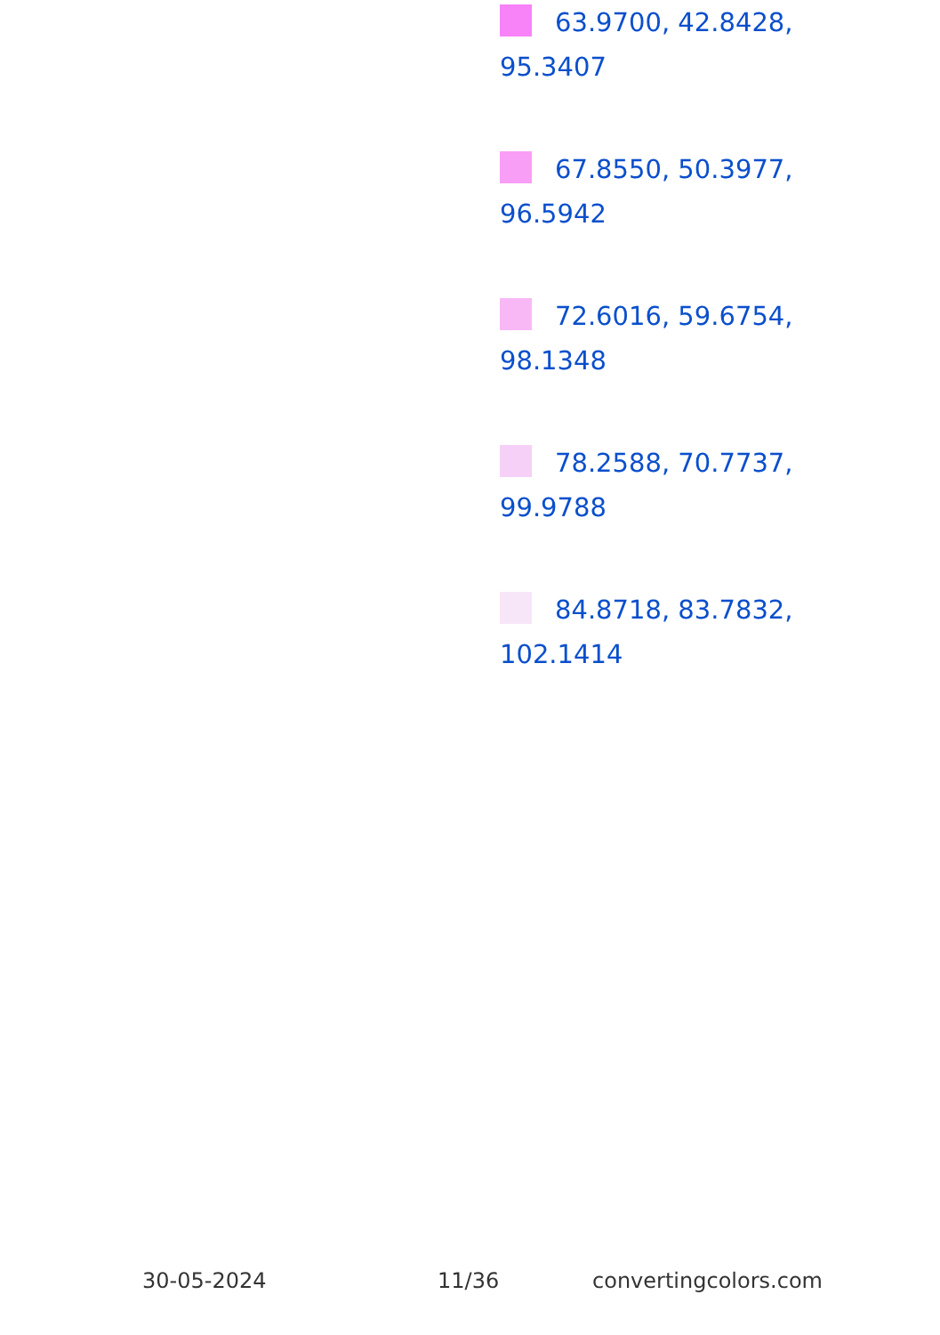63.9700, 42.8428, 95.3407
67.8550, 50.3977, 96.5942
72.6016, 59.6754, 98.1348
78.2588, 70.7737, 99.9788
84.8718, 83.7832, 102.1414
30-05-2024 11/36 convertingcolors.com